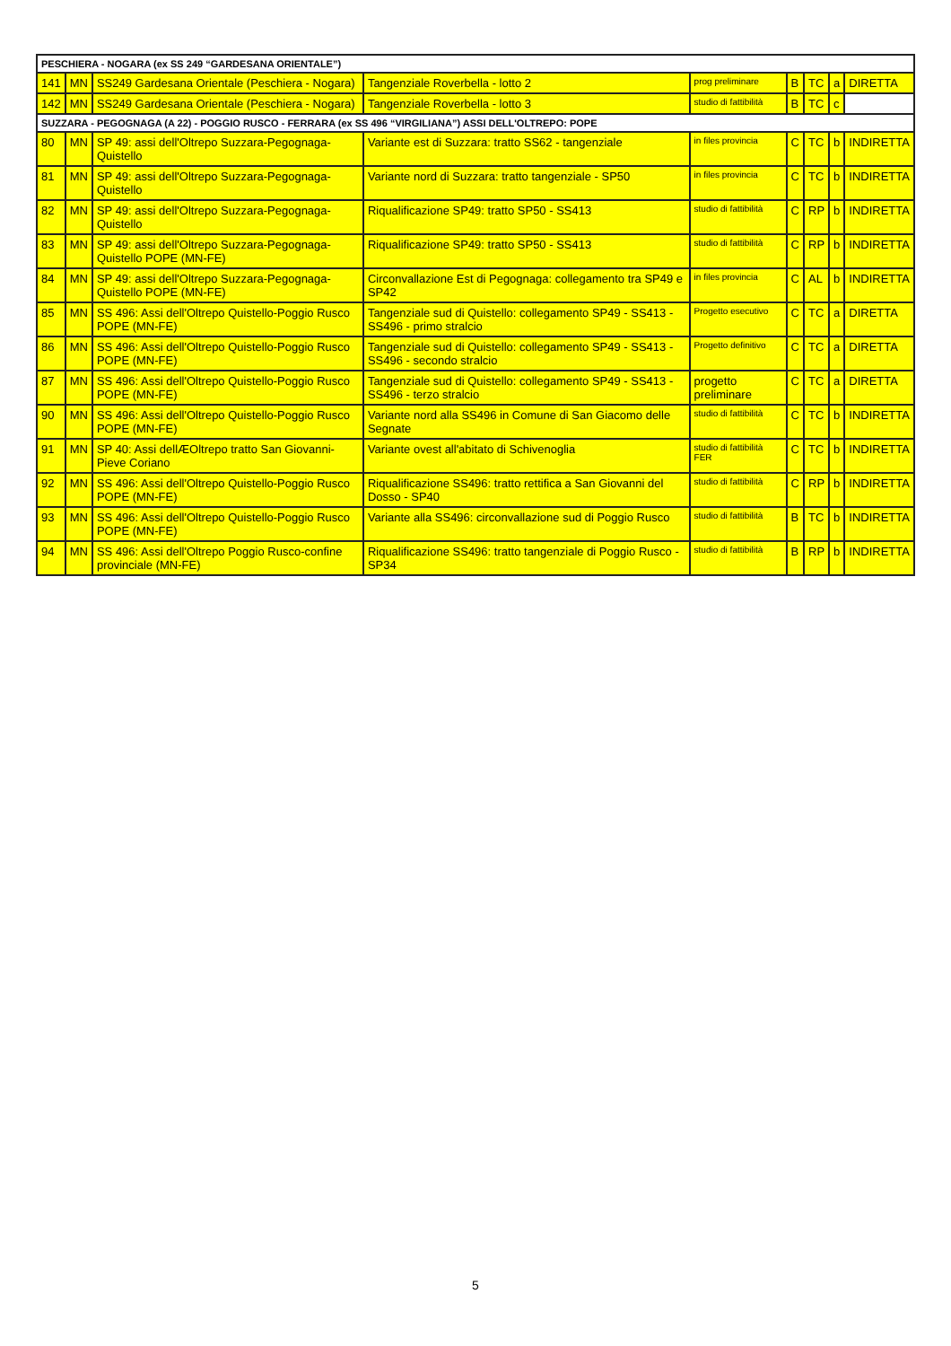| PESCHIERA - NOGARA (ex SS 249 “GARDESANA ORIENTALE”) | | | | | | | | |
| --- | --- | --- | --- | --- | --- | --- | --- | --- |
| 141 | MN | SS249 Gardesana Orientale (Peschiera - Nogara) | Tangenziale Roverbella - lotto 2 | prog preliminare | B | TC | a | DIRETTA |
| 142 | MN | SS249 Gardesana Orientale (Peschiera - Nogara) | Tangenziale Roverbella - lotto 3 | studio di fattibilità | B | TC | c | |
| SUZZARA - PEGOGNAGA (A 22) - POGGIO RUSCO - FERRARA (ex SS 496 “VIRGILIANA”) ASSI DELL'OLTREPO: POPE | | | | | | | | |
| 80 | MN | SP 49: assi dell'Oltrepo Suzzara-Pegognaga-Quistello | Variante est di Suzzara: tratto SS62 - tangenziale | in files provincia | C | TC | b | INDIRETTA |
| 81 | MN | SP 49: assi dell'Oltrepo Suzzara-Pegognaga-Quistello | Variante nord di Suzzara: tratto tangenziale - SP50 | in files provincia | C | TC | b | INDIRETTA |
| 82 | MN | SP 49: assi dell'Oltrepo Suzzara-Pegognaga-Quistello | Riqualificazione SP49: tratto SP50 - SS413 | studio di fattibilità | C | RP | b | INDIRETTA |
| 83 | MN | SP 49: assi dell'Oltrepo Suzzara-Pegognaga-Quistello POPE (MN-FE) | Riqualificazione SP49: tratto SP50 - SS413 | studio di fattibilità | C | RP | b | INDIRETTA |
| 84 | MN | SP 49: assi dell'Oltrepo Suzzara-Pegognaga-Quistello POPE (MN-FE) | Circonvallazione Est di Pegognaga: collegamento tra SP49 e SP42 | in files provincia | C | AL | b | INDIRETTA |
| 85 | MN | SS 496: Assi dell'Oltrepo Quistello-Poggio Rusco POPE (MN-FE) | Tangenziale sud di Quistello: collegamento SP49 - SS413 - SS496 - primo stralcio | Progetto esecutivo | C | TC | a | DIRETTA |
| 86 | MN | SS 496: Assi dell'Oltrepo Quistello-Poggio Rusco POPE (MN-FE) | Tangenziale sud di Quistello: collegamento SP49 - SS413 - SS496 - secondo stralcio | Progetto definitivo | C | TC | a | DIRETTA |
| 87 | MN | SS 496: Assi dell'Oltrepo Quistello-Poggio Rusco POPE (MN-FE) | Tangenziale sud di Quistello: collegamento SP49 - SS413 - SS496 - terzo stralcio | progetto preliminare | C | TC | a | DIRETTA |
| 90 | MN | SS 496: Assi dell'Oltrepo Quistello-Poggio Rusco POPE (MN-FE) | Variante nord alla SS496 in Comune di San Giacomo delle Segnate | studio di fattibilità | C | TC | b | INDIRETTA |
| 91 | MN | SP 40: Assi dellÆOltrepo tratto San Giovanni-Pieve Coriano | Variante ovest all'abitato di Schivenoglia | studio di fattibilità FER | C | TC | b | INDIRETTA |
| 92 | MN | SS 496: Assi dell'Oltrepo Quistello-Poggio Rusco POPE (MN-FE) | Riqualificazione SS496: tratto rettifica a San Giovanni del Dosso - SP40 | studio di fattibilità | C | RP | b | INDIRETTA |
| 93 | MN | SS 496: Assi dell'Oltrepo Quistello-Poggio Rusco POPE (MN-FE) | Variante alla SS496: circonvallazione sud di Poggio Rusco | studio di fattibilità | B | TC | b | INDIRETTA |
| 94 | MN | SS 496: Assi dell'Oltrepo Poggio Rusco-confine provinciale (MN-FE) | Riqualificazione SS496: tratto tangenziale di Poggio Rusco - SP34 | studio di fattibilità | B | RP | b | INDIRETTA |
5